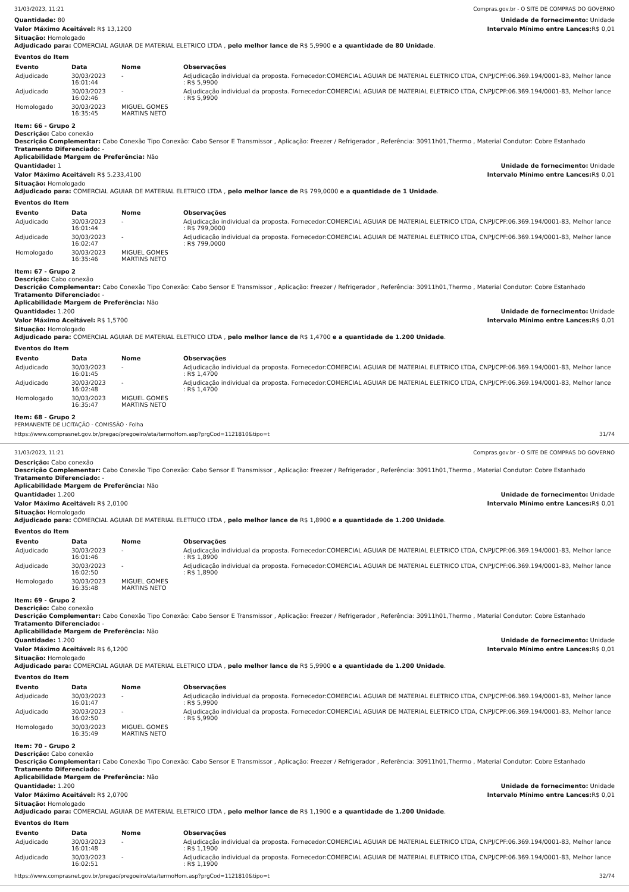31/03/2023, 11:21 Compras.gov.br - O SITE DE COMPRAS DO GOVERNO
Quantidade: 80 Unidade de fornecimento: Unidade
Valor Máximo Aceitável: R$ 13,1200
Intervalo Mínimo entre Lances: R$ 0,01
Situação: Homologado
Adjudicado para: COMERCIAL AGUIAR DE MATERIAL ELETRICO LTDA , pelo melhor lance de R$ 5,9900 e a quantidade de 80 Unidade.
Eventos do Item
| Evento | Data | Nome | Observações |
| --- | --- | --- | --- |
| Adjudicado | 30/03/2023 16:01:44 | - | Adjudicação individual da proposta. Fornecedor:COMERCIAL AGUIAR DE MATERIAL ELETRICO LTDA, CNPJ/CPF:06.369.194/0001-83, Melhor lance : R$ 5,9900 |
| Adjudicado | 30/03/2023 16:02:46 | - | Adjudicação individual da proposta. Fornecedor:COMERCIAL AGUIAR DE MATERIAL ELETRICO LTDA, CNPJ/CPF:06.369.194/0001-83, Melhor lance : R$ 5,9900 |
| Homologado | 30/03/2023 16:35:45 | MIGUEL GOMES MARTINS NETO | |
Item: 66 - Grupo 2
Descrição: Cabo conexão
Descrição Complementar: Cabo Conexão Tipo Conexão: Cabo Sensor E Transmissor , Aplicação: Freezer / Refrigerador , Referência: 30911h01,Thermo , Material Condutor: Cobre Estanhado
Tratamento Diferenciado: -
Aplicabilidade Margem de Preferência: Não
Quantidade: 1 Unidade de fornecimento: Unidade
Valor Máximo Aceitável: R$ 5.233,4100
Intervalo Mínimo entre Lances: R$ 0,01
Situação: Homologado
Adjudicado para: COMERCIAL AGUIAR DE MATERIAL ELETRICO LTDA , pelo melhor lance de R$ 799,0000 e a quantidade de 1 Unidade.
Eventos do Item
| Evento | Data | Nome | Observações |
| --- | --- | --- | --- |
| Adjudicado | 30/03/2023 16:01:44 | - | Adjudicação individual da proposta. Fornecedor:COMERCIAL AGUIAR DE MATERIAL ELETRICO LTDA, CNPJ/CPF:06.369.194/0001-83, Melhor lance : R$ 799,0000 |
| Adjudicado | 30/03/2023 16:02:47 | - | Adjudicação individual da proposta. Fornecedor:COMERCIAL AGUIAR DE MATERIAL ELETRICO LTDA, CNPJ/CPF:06.369.194/0001-83, Melhor lance : R$ 799,0000 |
| Homologado | 30/03/2023 16:35:46 | MIGUEL GOMES MARTINS NETO | |
Item: 67 - Grupo 2
Descrição: Cabo conexão
Descrição Complementar: Cabo Conexão Tipo Conexão: Cabo Sensor E Transmissor , Aplicação: Freezer / Refrigerador , Referência: 30911h01,Thermo , Material Condutor: Cobre Estanhado
Tratamento Diferenciado: -
Aplicabilidade Margem de Preferência: Não
Quantidade: 1.200 Unidade de fornecimento: Unidade
Valor Máximo Aceitável: R$ 1,5700
Intervalo Mínimo entre Lances: R$ 0,01
Situação: Homologado
Adjudicado para: COMERCIAL AGUIAR DE MATERIAL ELETRICO LTDA , pelo melhor lance de R$ 1,4700 e a quantidade de 1.200 Unidade.
Eventos do Item
| Evento | Data | Nome | Observações |
| --- | --- | --- | --- |
| Adjudicado | 30/03/2023 16:01:45 | - | Adjudicação individual da proposta. Fornecedor:COMERCIAL AGUIAR DE MATERIAL ELETRICO LTDA, CNPJ/CPF:06.369.194/0001-83, Melhor lance : R$ 1,4700 |
| Adjudicado | 30/03/2023 16:02:48 | - | Adjudicação individual da proposta. Fornecedor:COMERCIAL AGUIAR DE MATERIAL ELETRICO LTDA, CNPJ/CPF:06.369.194/0001-83, Melhor lance : R$ 1,4700 |
| Homologado | 30/03/2023 16:35:47 | MIGUEL GOMES MARTINS NETO | |
Item: 68 - Grupo 2
PERMANENTE DE LICITAÇÃO - COMISSÃO · Folha
https://www.comprasnet.gov.br/pregao/pregoeiro/ata/termoHom.asp?prgCod=1121810&tipo=t 31/74
31/03/2023, 11:21 Compras.gov.br - O SITE DE COMPRAS DO GOVERNO
Descrição: Cabo conexão
Descrição Complementar: Cabo Conexão Tipo Conexão: Cabo Sensor E Transmissor , Aplicação: Freezer / Refrigerador , Referência: 30911h01,Thermo , Material Condutor: Cobre Estanhado
Tratamento Diferenciado: -
Aplicabilidade Margem de Preferência: Não
Quantidade: 1.200 Unidade de fornecimento: Unidade
Valor Máximo Aceitável: R$ 2,0100
Intervalo Mínimo entre Lances: R$ 0,01
Situação: Homologado
Adjudicado para: COMERCIAL AGUIAR DE MATERIAL ELETRICO LTDA , pelo melhor lance de R$ 1,8900 e a quantidade de 1.200 Unidade.
Eventos do Item
| Evento | Data | Nome | Observações |
| --- | --- | --- | --- |
| Adjudicado | 30/03/2023 16:01:46 | - | Adjudicação individual da proposta. Fornecedor:COMERCIAL AGUIAR DE MATERIAL ELETRICO LTDA, CNPJ/CPF:06.369.194/0001-83, Melhor lance : R$ 1,8900 |
| Adjudicado | 30/03/2023 16:02:50 | - | Adjudicação individual da proposta. Fornecedor:COMERCIAL AGUIAR DE MATERIAL ELETRICO LTDA, CNPJ/CPF:06.369.194/0001-83, Melhor lance : R$ 1,8900 |
| Homologado | 30/03/2023 16:35:48 | MIGUEL GOMES MARTINS NETO | |
Item: 69 - Grupo 2
Descrição: Cabo conexão
Descrição Complementar: Cabo Conexão Tipo Conexão: Cabo Sensor E Transmissor , Aplicação: Freezer / Refrigerador , Referência: 30911h01,Thermo , Material Condutor: Cobre Estanhado
Tratamento Diferenciado: -
Aplicabilidade Margem de Preferência: Não
Quantidade: 1.200 Unidade de fornecimento: Unidade
Valor Máximo Aceitável: R$ 6,1200
Intervalo Mínimo entre Lances: R$ 0,01
Situação: Homologado
Adjudicado para: COMERCIAL AGUIAR DE MATERIAL ELETRICO LTDA , pelo melhor lance de R$ 5,9900 e a quantidade de 1.200 Unidade.
Eventos do Item
| Evento | Data | Nome | Observações |
| --- | --- | --- | --- |
| Adjudicado | 30/03/2023 16:01:47 | - | Adjudicação individual da proposta. Fornecedor:COMERCIAL AGUIAR DE MATERIAL ELETRICO LTDA, CNPJ/CPF:06.369.194/0001-83, Melhor lance : R$ 5,9900 |
| Adjudicado | 30/03/2023 16:02:50 | - | Adjudicação individual da proposta. Fornecedor:COMERCIAL AGUIAR DE MATERIAL ELETRICO LTDA, CNPJ/CPF:06.369.194/0001-83, Melhor lance : R$ 5,9900 |
| Homologado | 30/03/2023 16:35:49 | MIGUEL GOMES MARTINS NETO | |
Item: 70 - Grupo 2
Descrição: Cabo conexão
Descrição Complementar: Cabo Conexão Tipo Conexão: Cabo Sensor E Transmissor , Aplicação: Freezer / Refrigerador , Referência: 30911h01,Thermo , Material Condutor: Cobre Estanhado
Tratamento Diferenciado: -
Aplicabilidade Margem de Preferência: Não
Quantidade: 1.200 Unidade de fornecimento: Unidade
Valor Máximo Aceitável: R$ 2,0700
Intervalo Mínimo entre Lances: R$ 0,01
Situação: Homologado
Adjudicado para: COMERCIAL AGUIAR DE MATERIAL ELETRICO LTDA , pelo melhor lance de R$ 1,1900 e a quantidade de 1.200 Unidade.
Eventos do Item
| Evento | Data | Nome | Observações |
| --- | --- | --- | --- |
| Adjudicado | 30/03/2023 16:01:48 | - | Adjudicação individual da proposta. Fornecedor:COMERCIAL AGUIAR DE MATERIAL ELETRICO LTDA, CNPJ/CPF:06.369.194/0001-83, Melhor lance : R$ 1,1900 |
| Adjudicado | 30/03/2023 16:02:51 | - | Adjudicação individual da proposta. Fornecedor:COMERCIAL AGUIAR DE MATERIAL ELETRICO LTDA, CNPJ/CPF:06.369.194/0001-83, Melhor lance : R$ 1,1900 |
https://www.comprasnet.gov.br/pregao/pregoeiro/ata/termoHom.asp?prgCod=1121810&tipo=t 32/74